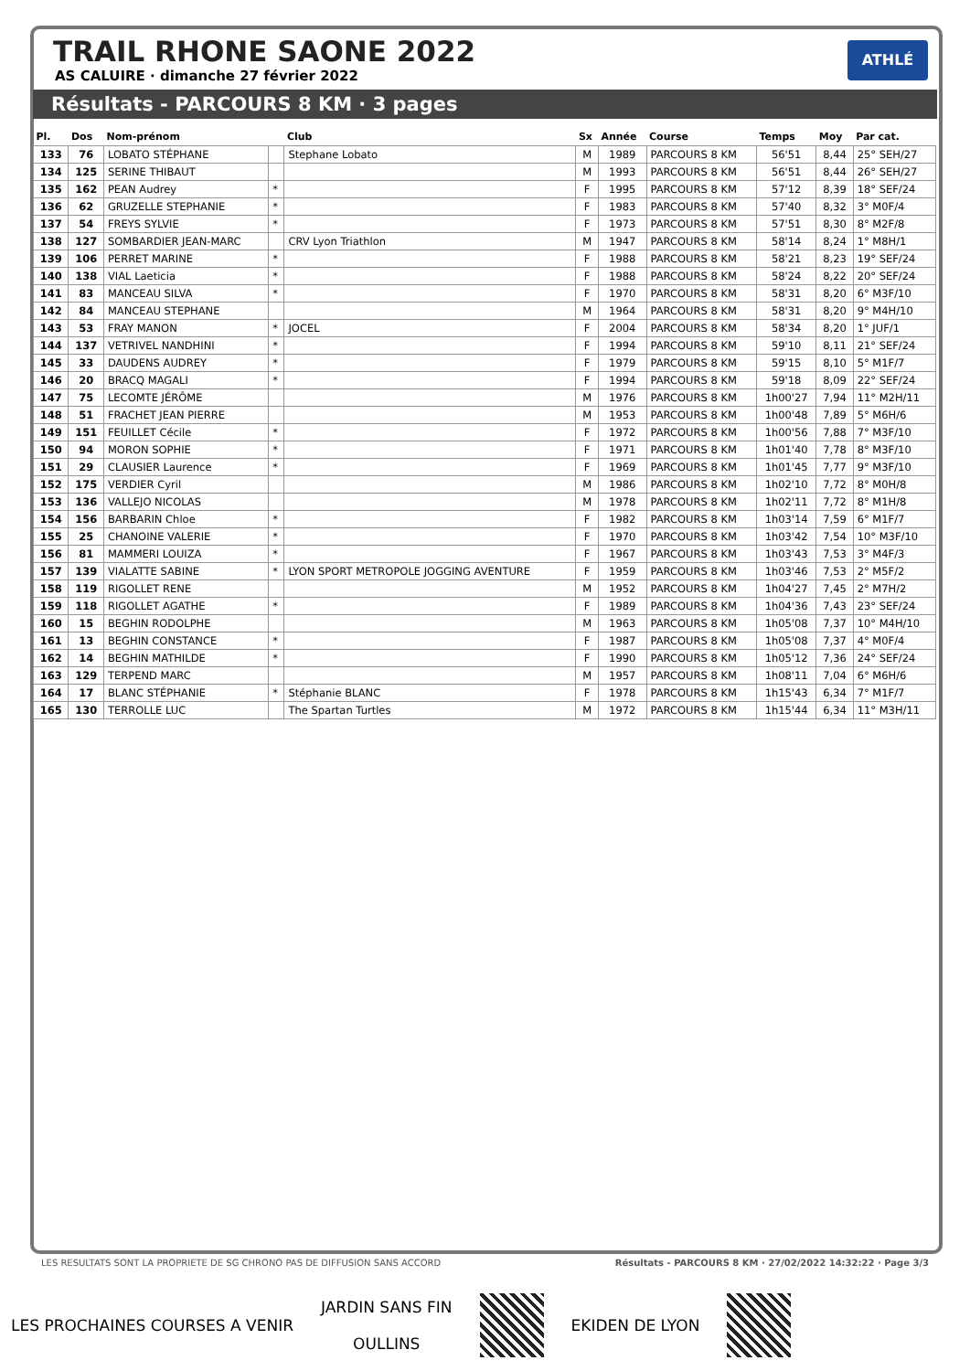TRAIL RHONE SAONE 2022
AS CALUIRE · dimanche 27 février 2022
ATHLÉ
Résultats - PARCOURS 8 KM · 3 pages
| Pl. | Dos | Nom-prénom | | Club | Sx | Année | Course | Temps | Moy | Par cat. |
| --- | --- | --- | --- | --- | --- | --- | --- | --- | --- | --- |
| 133 | 76 | LOBATO STÉPHANE | | Stephane Lobato | M | 1989 | PARCOURS 8 KM | 56'51 | 8,44 | 25° SEH/27 |
| 134 | 125 | SERINE THIBAUT | | | M | 1993 | PARCOURS 8 KM | 56'51 | 8,44 | 26° SEH/27 |
| 135 | 162 | PEAN Audrey | * | | F | 1995 | PARCOURS 8 KM | 57'12 | 8,39 | 18° SEF/24 |
| 136 | 62 | GRUZELLE STEPHANIE | * | | F | 1983 | PARCOURS 8 KM | 57'40 | 8,32 | 3° M0F/4 |
| 137 | 54 | FREYS SYLVIE | * | | F | 1973 | PARCOURS 8 KM | 57'51 | 8,30 | 8° M2F/8 |
| 138 | 127 | SOMBARDIER JEAN-MARC | | CRV Lyon Triathlon | M | 1947 | PARCOURS 8 KM | 58'14 | 8,24 | 1° M8H/1 |
| 139 | 106 | PERRET MARINE | * | | F | 1988 | PARCOURS 8 KM | 58'21 | 8,23 | 19° SEF/24 |
| 140 | 138 | VIAL Laeticia | * | | F | 1988 | PARCOURS 8 KM | 58'24 | 8,22 | 20° SEF/24 |
| 141 | 83 | MANCEAU SILVA | * | | F | 1970 | PARCOURS 8 KM | 58'31 | 8,20 | 6° M3F/10 |
| 142 | 84 | MANCEAU STEPHANE | | | M | 1964 | PARCOURS 8 KM | 58'31 | 8,20 | 9° M4H/10 |
| 143 | 53 | FRAY MANON | * | JOCEL | F | 2004 | PARCOURS 8 KM | 58'34 | 8,20 | 1° JUF/1 |
| 144 | 137 | VETRIVEL NANDHINI | * | | F | 1994 | PARCOURS 8 KM | 59'10 | 8,11 | 21° SEF/24 |
| 145 | 33 | DAUDENS AUDREY | * | | F | 1979 | PARCOURS 8 KM | 59'15 | 8,10 | 5° M1F/7 |
| 146 | 20 | BRACQ MAGALI | * | | F | 1994 | PARCOURS 8 KM | 59'18 | 8,09 | 22° SEF/24 |
| 147 | 75 | LECOMTE JÉRÔME | | | M | 1976 | PARCOURS 8 KM | 1h00'27 | 7,94 | 11° M2H/11 |
| 148 | 51 | FRACHET JEAN PIERRE | | | M | 1953 | PARCOURS 8 KM | 1h00'48 | 7,89 | 5° M6H/6 |
| 149 | 151 | FEUILLET Cécile | * | | F | 1972 | PARCOURS 8 KM | 1h00'56 | 7,88 | 7° M3F/10 |
| 150 | 94 | MORON SOPHIE | * | | F | 1971 | PARCOURS 8 KM | 1h01'40 | 7,78 | 8° M3F/10 |
| 151 | 29 | CLAUSIER Laurence | * | | F | 1969 | PARCOURS 8 KM | 1h01'45 | 7,77 | 9° M3F/10 |
| 152 | 175 | VERDIER Cyril | | | M | 1986 | PARCOURS 8 KM | 1h02'10 | 7,72 | 8° M0H/8 |
| 153 | 136 | VALLEJO NICOLAS | | | M | 1978 | PARCOURS 8 KM | 1h02'11 | 7,72 | 8° M1H/8 |
| 154 | 156 | BARBARIN Chloe | * | | F | 1982 | PARCOURS 8 KM | 1h03'14 | 7,59 | 6° M1F/7 |
| 155 | 25 | CHANOINE VALERIE | * | | F | 1970 | PARCOURS 8 KM | 1h03'42 | 7,54 | 10° M3F/10 |
| 156 | 81 | MAMMERI LOUIZA | * | | F | 1967 | PARCOURS 8 KM | 1h03'43 | 7,53 | 3° M4F/3 |
| 157 | 139 | VIALATTE SABINE | * | LYON SPORT METROPOLE JOGGING AVENTURE | F | 1959 | PARCOURS 8 KM | 1h03'46 | 7,53 | 2° M5F/2 |
| 158 | 119 | RIGOLLET RENE | | | M | 1952 | PARCOURS 8 KM | 1h04'27 | 7,45 | 2° M7H/2 |
| 159 | 118 | RIGOLLET AGATHE | * | | F | 1989 | PARCOURS 8 KM | 1h04'36 | 7,43 | 23° SEF/24 |
| 160 | 15 | BEGHIN RODOLPHE | | | M | 1963 | PARCOURS 8 KM | 1h05'08 | 7,37 | 10° M4H/10 |
| 161 | 13 | BEGHIN CONSTANCE | * | | F | 1987 | PARCOURS 8 KM | 1h05'08 | 7,37 | 4° M0F/4 |
| 162 | 14 | BEGHIN MATHILDE | * | | F | 1990 | PARCOURS 8 KM | 1h05'12 | 7,36 | 24° SEF/24 |
| 163 | 129 | TERPEND MARC | | | M | 1957 | PARCOURS 8 KM | 1h08'11 | 7,04 | 6° M6H/6 |
| 164 | 17 | BLANC STÉPHANIE | * | Stéphanie BLANC | F | 1978 | PARCOURS 8 KM | 1h15'43 | 6,34 | 7° M1F/7 |
| 165 | 130 | TERROLLE LUC | | The Spartan Turtles | M | 1972 | PARCOURS 8 KM | 1h15'44 | 6,34 | 11° M3H/11 |
LES RESULTATS SONT LA PROPRIETE DE SG CHRONO PAS DE DIFFUSION SANS ACCORD Résultats - PARCOURS 8 KM · 27/02/2022 14:32:22 · Page 3/3
LES PROCHAINES COURSES A VENIR JARDIN SANS FIN
OULLINS
EKIDEN DE LYON